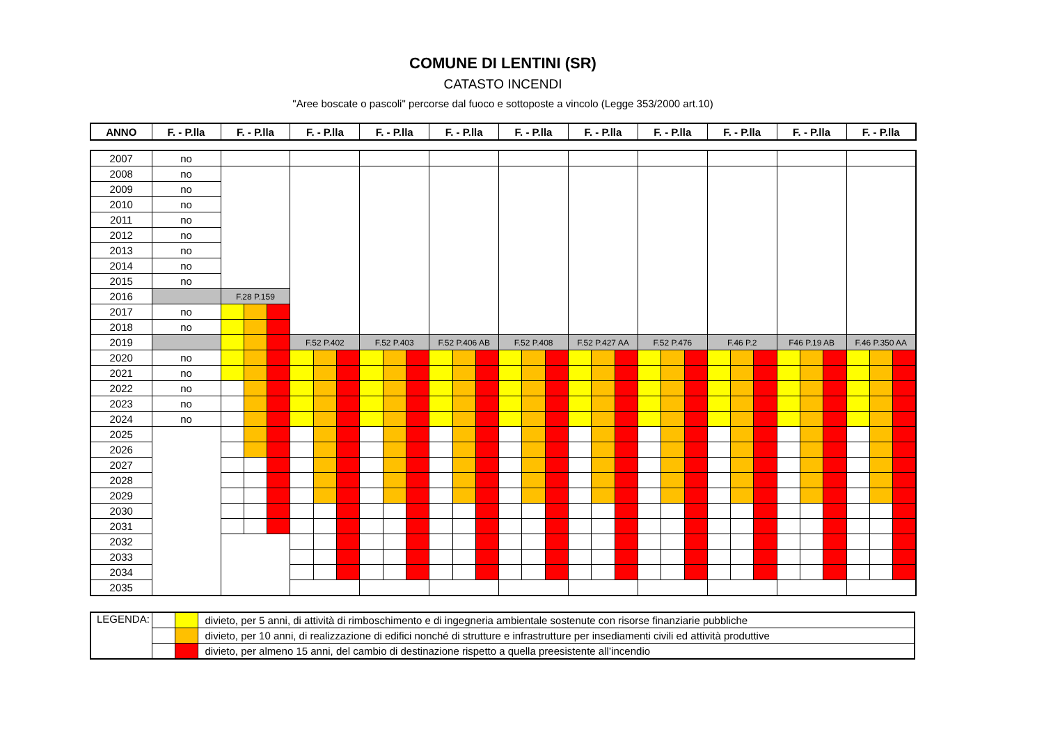COMUNE DI LENTINI (SR)
CATASTO INCENDI
"Aree boscate o pascoli" percorse dal fuoco e sottoposte a vincolo (Legge 353/2000 art.10)
| ANNO | F. - P.lla | F. - P.lla | F. - P.lla | F. - P.lla | F. - P.lla | F. - P.lla | F. - P.lla | F. - P.lla | F. - P.lla | F. - P.lla | F. - P.lla |
| --- | --- | --- | --- | --- | --- | --- | --- | --- | --- | --- | --- |
| 2007 | no | | | | | | | | | | | | | | | | | | | | | | | | | | | | | | |
| 2008 | no | | | | | | | | | | | | | | | | | | | | | | | | | | | | | | |
| 2009 | no | | | | | | | | | | | | | | | | | | | | | | | | | | | | | | |
| 2010 | no | | | | | | | | | | | | | | | | | | | | | | | | | | | | | | |
| 2011 | no | | | | | | | | | | | | | | | | | | | | | | | | | | | | | | |
| 2012 | no | | | | | | | | | | | | | | | | | | | | | | | | | | | | | | |
| 2013 | no | | | | | | | | | | | | | | | | | | | | | | | | | | | | | | |
| 2014 | no | | | | | | | | | | | | | | | | | | | | | | | | | | | | | | |
| 2015 | no | | | | | | | | | | | | | | | | | | | | | | | | | | | | | | |
| 2016 | | F.28 P.159 | | | | | | | | | | | | | | | | | | | | | | | | | | | | | |
| 2017 | no | | | | | | | | | | | | | | | | | | | | | | | | | | | | | | |
| 2018 | no | | | | | | | | | | | | | | | | | | | | | | | | | | | | | | |
| 2019 | | | | | F.52 P.402 | | | F.52 P.403 | | | F.52 P.406 AB | | | F.52 P.408 | | | F.52 P.427 AA | | | F.52 P.476 | | | F.46 P.2 | | | F46 P.19 AB | | | F.46 P.350 AA | | |
| 2020 | no | | | | | | | | | | | | | | | | | | | | | | | | | | | | | | |
| 2021 | no | | | | | | | | | | | | | | | | | | | | | | | | | | | | | | |
| 2022 | no | | | | | | | | | | | | | | | | | | | | | | | | | | | | | | |
| 2023 | no | | | | | | | | | | | | | | | | | | | | | | | | | | | | | | |
| 2024 | no | | | | | | | | | | | | | | | | | | | | | | | | | | | | | | |
| 2025 | | | | | | | | | | | | | | | | | | | | | | | | | | | | | | | |
| 2026 | | | | | | | | | | | | | | | | | | | | | | | | | | | | | | | |
| 2027 | | | | | | | | | | | | | | | | | | | | | | | | | | | | | | | |
| 2028 | | | | | | | | | | | | | | | | | | | | | | | | | | | | | | | |
| 2029 | | | | | | | | | | | | | | | | | | | | | | | | | | | | | | | |
| 2030 | | | | | | | | | | | | | | | | | | | | | | | | | | | | | | | |
| 2031 | | | | | | | | | | | | | | | | | | | | | | | | | | | | | | | |
| 2032 | | | | | | | | | | | | | | | | | | | | | | | | | | | | | | | |
| 2033 | | | | | | | | | | | | | | | | | | | | | | | | | | | | | | | |
| 2034 | | | | | | | | | | | | | | | | | | | | | | | | | | | | | | | |
| 2035 | | | | | | | | | | | | | | | | | | | | | | | | | | | | | | | |
| LEGENDA: | | | divieto, per 5 anni, di attività di rimboschimento e di ingegneria ambientale sostenute con risorse finanziarie pubbliche |
| | | | divieto, per 10 anni, di realizzazione di edifici nonché di strutture e infrastrutture per insediamenti civili ed attività produttive |
| | | | divieto, per almeno 15 anni, del cambio di destinazione rispetto a quella preesistente all’incendio |